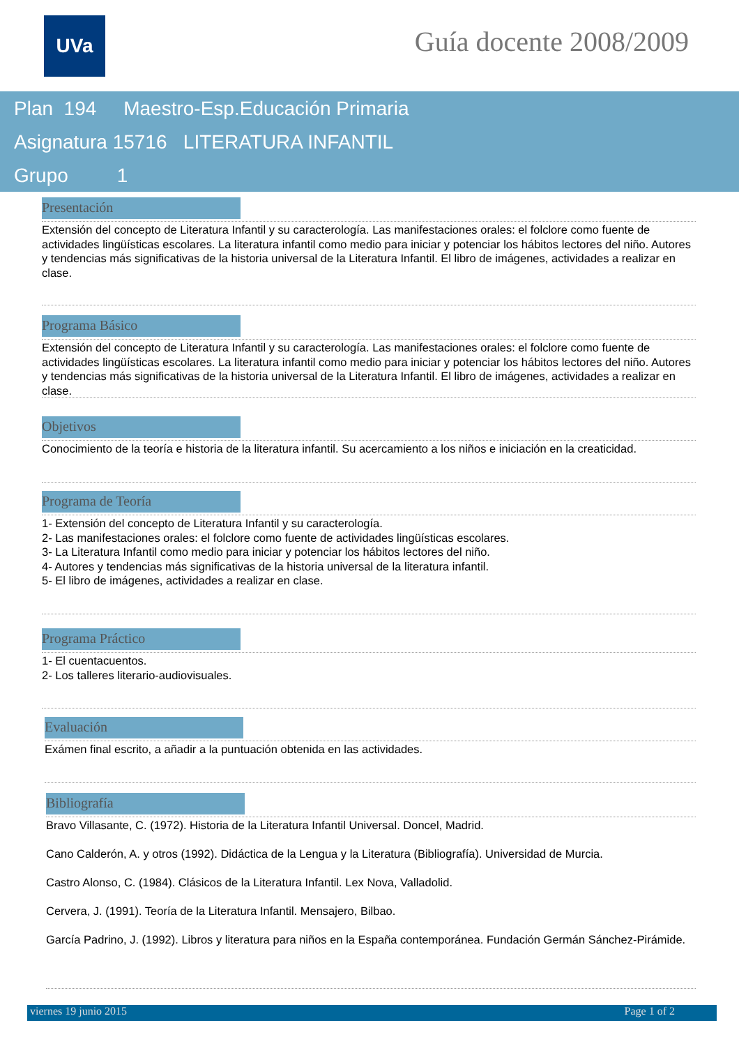UVa Guía docente 2008/2009
Plan 194 Maestro-Esp.Educación Primaria
Asignatura 15716 LITERATURA INFANTIL
Grupo 1
Presentación
Extensión del concepto de Literatura Infantil y su caracterología. Las manifestaciones orales: el folclore como fuente de actividades lingüísticas escolares. La literatura infantil como medio para iniciar y potenciar los hábitos lectores del niño. Autores y tendencias más significativas de la historia universal de la Literatura Infantil. El libro de imágenes, actividades a realizar en clase.
Programa Básico
Extensión del concepto de Literatura Infantil y su caracterología. Las manifestaciones orales: el folclore como fuente de actividades lingüísticas escolares. La literatura infantil como medio para iniciar y potenciar los hábitos lectores del niño. Autores y tendencias más significativas de la historia universal de la Literatura Infantil. El libro de imágenes, actividades a realizar en clase.
Objetivos
Conocimiento de la teoría e historia de la literatura infantil. Su acercamiento a los niños e iniciación en la creaticidad.
Programa de Teoría
1- Extensión del concepto de Literatura Infantil y su caracterología.
2- Las manifestaciones orales: el folclore como fuente de actividades lingüísticas escolares.
3- La Literatura Infantil como medio para iniciar y potenciar los hábitos lectores del niño.
4- Autores y tendencias más significativas de la historia universal de la literatura infantil.
5- El libro de imágenes, actividades a realizar en clase.
Programa Práctico
1- El cuentacuentos.
2- Los talleres literario-audiovisuales.
Evaluación
Exámen final escrito, a añadir a la puntuación obtenida en las actividades.
Bibliografía
Bravo Villasante, C. (1972). Historia de la Literatura Infantil Universal. Doncel, Madrid.
Cano Calderón, A. y otros (1992). Didáctica de la Lengua y la Literatura (Bibliografía). Universidad de Murcia.
Castro Alonso, C. (1984). Clásicos de la Literatura Infantil. Lex Nova, Valladolid.
Cervera, J. (1991). Teoría de la Literatura Infantil. Mensajero, Bilbao.
García Padrino, J. (1992). Libros y literatura para niños en la España contemporánea. Fundación Germán Sánchez-Pirámide.
viernes 19 junio 2015 Page 1 of 2